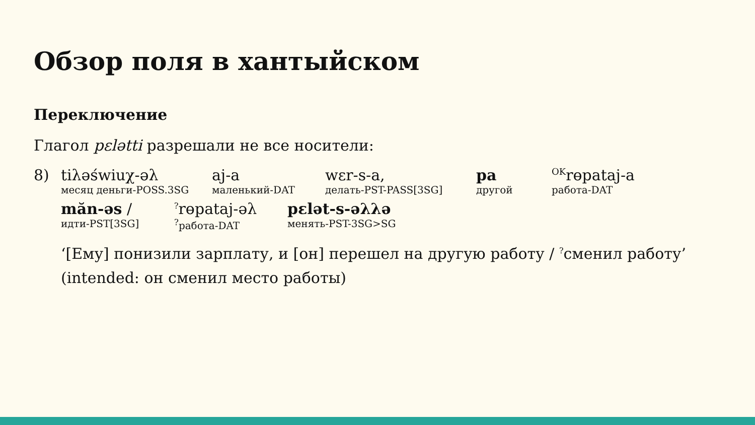Обзор поля в хантыйском
Переключение
Глагол pεlətti разрешали не все носители:
8) tiλəświuχ-əλ
месяц деньги-POSS.3SG
aj-a
маленький-DAT
wεr-s-a,
делать-PST-PASS[3SG]
pa
другой
<sup>OK</sup>rɵpataj-a
работа-DAT
măn-əs /
идти-PST[3SG]
<sup>?</sup>rɵpataj-əλ
<sup>?</sup>работа-DAT
pεlət-s-əλλə
менять-PST-3SG>SG
‘[Ему] понизили зарплату, и [он] перешел на другую работу / <sup>?</sup>сменил работу’ (intended: он сменил место работы)